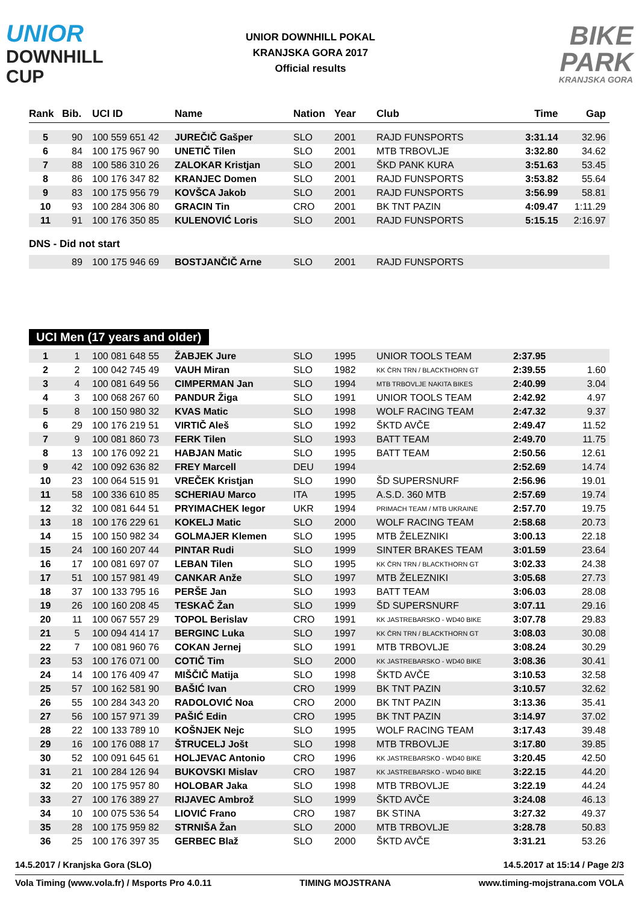UNIOR
DOWNHILL CUP
UNIOR DOWNHILL POKAL
KRANJSKA GORA 2017
Official results
BIKE
PARK
KRANJSKA GORA
| Rank | Bib. | UCI ID | Name | Nation | Year | Club | Time | Gap |
| --- | --- | --- | --- | --- | --- | --- | --- | --- |
| 5 | 90 | 100 559 651 42 | JUREČIČ Gašper | SLO | 2001 | RAJD FUNSPORTS | 3:31.14 | 32.96 |
| 6 | 84 | 100 175 967 90 | UNETIČ Tilen | SLO | 2001 | MTB TRBOVLJE | 3:32.80 | 34.62 |
| 7 | 88 | 100 586 310 26 | ZALOKAR Kristjan | SLO | 2001 | ŠKD PANK KURA | 3:51.63 | 53.45 |
| 8 | 86 | 100 176 347 82 | KRANJEC Domen | SLO | 2001 | RAJD FUNSPORTS | 3:53.82 | 55.64 |
| 9 | 83 | 100 175 956 79 | KOVŠCA Jakob | SLO | 2001 | RAJD FUNSPORTS | 3:56.99 | 58.81 |
| 10 | 93 | 100 284 306 80 | GRACIN Tin | CRO | 2001 | BK TNT PAZIN | 4:09.47 | 1:11.29 |
| 11 | 91 | 100 176 350 85 | KULENOVIĆ Loris | SLO | 2001 | RAJD FUNSPORTS | 5:15.15 | 2:16.97 |
DNS - Did not start
| | 89 | 100 175 946 69 | BOSTJANČIČ Arne | SLO | 2001 | RAJD FUNSPORTS |
UCI Men (17 years and older)
| 1 | 1 | 100 081 648 55 | ŽABJEK Jure | SLO | 1995 | UNIOR TOOLS TEAM | 2:37.95 | |
| 2 | 2 | 100 042 745 49 | VAUH Miran | SLO | 1982 | KK ČRN TRN / BLACKTHORN GT | 2:39.55 | 1.60 |
| 3 | 4 | 100 081 649 56 | CIMPERMAN Jan | SLO | 1994 | MTB TRBOVLJE NAKITA BIKES | 2:40.99 | 3.04 |
| 4 | 3 | 100 068 267 60 | PANDUR Žiga | SLO | 1991 | UNIOR TOOLS TEAM | 2:42.92 | 4.97 |
| 5 | 8 | 100 150 980 32 | KVAS Matic | SLO | 1998 | WOLF RACING TEAM | 2:47.32 | 9.37 |
| 6 | 29 | 100 176 219 51 | VIRTIČ Aleš | SLO | 1992 | ŠKTD AVČE | 2:49.47 | 11.52 |
| 7 | 9 | 100 081 860 73 | FERK Tilen | SLO | 1993 | BATT TEAM | 2:49.70 | 11.75 |
| 8 | 13 | 100 176 092 21 | HABJAN Matic | SLO | 1995 | BATT TEAM | 2:50.56 | 12.61 |
| 9 | 42 | 100 092 636 82 | FREY Marcell | DEU | 1994 | | 2:52.69 | 14.74 |
| 10 | 23 | 100 064 515 91 | VREČEK Kristjan | SLO | 1990 | ŠD SUPERSNURF | 2:56.96 | 19.01 |
| 11 | 58 | 100 336 610 85 | SCHERIAU Marco | ITA | 1995 | A.S.D. 360 MTB | 2:57.69 | 19.74 |
| 12 | 32 | 100 081 644 51 | PRYIMACHEK Iegor | UKR | 1994 | PRIMACH TEAM / MTB UKRAINE | 2:57.70 | 19.75 |
| 13 | 18 | 100 176 229 61 | KOKELJ Matic | SLO | 2000 | WOLF RACING TEAM | 2:58.68 | 20.73 |
| 14 | 15 | 100 150 982 34 | GOLMAJER Klemen | SLO | 1995 | MTB ŽELEZNIKI | 3:00.13 | 22.18 |
| 15 | 24 | 100 160 207 44 | PINTAR Rudi | SLO | 1999 | SINTER BRAKES TEAM | 3:01.59 | 23.64 |
| 16 | 17 | 100 081 697 07 | LEBAN Tilen | SLO | 1995 | KK ČRN TRN / BLACKTHORN GT | 3:02.33 | 24.38 |
| 17 | 51 | 100 157 981 49 | CANKAR Anže | SLO | 1997 | MTB ŽELEZNIKI | 3:05.68 | 27.73 |
| 18 | 37 | 100 133 795 16 | PERŠE Jan | SLO | 1993 | BATT TEAM | 3:06.03 | 28.08 |
| 19 | 26 | 100 160 208 45 | TESKAČ Žan | SLO | 1999 | ŠD SUPERSNURF | 3:07.11 | 29.16 |
| 20 | 11 | 100 067 557 29 | TOPOL Berislav | CRO | 1991 | KK JASTREBARSKO - WD40 BIKE | 3:07.78 | 29.83 |
| 21 | 5 | 100 094 414 17 | BERGINC Luka | SLO | 1997 | KK ČRN TRN / BLACKTHORN GT | 3:08.03 | 30.08 |
| 22 | 7 | 100 081 960 76 | COKAN Jernej | SLO | 1991 | MTB TRBOVLJE | 3:08.24 | 30.29 |
| 23 | 53 | 100 176 071 00 | COTIČ Tim | SLO | 2000 | KK JASTREBARSKO - WD40 BIKE | 3:08.36 | 30.41 |
| 24 | 14 | 100 176 409 47 | MIŠČIČ Matija | SLO | 1998 | ŠKTD AVČE | 3:10.53 | 32.58 |
| 25 | 57 | 100 162 581 90 | BAŠIĆ Ivan | CRO | 1999 | BK TNT PAZIN | 3:10.57 | 32.62 |
| 26 | 55 | 100 284 343 20 | RADOLOVIĆ Noa | CRO | 2000 | BK TNT PAZIN | 3:13.36 | 35.41 |
| 27 | 56 | 100 157 971 39 | PAŠIĆ Edin | CRO | 1995 | BK TNT PAZIN | 3:14.97 | 37.02 |
| 28 | 22 | 100 133 789 10 | KOŠNJEK Nejc | SLO | 1995 | WOLF RACING TEAM | 3:17.43 | 39.48 |
| 29 | 16 | 100 176 088 17 | ŠTRUCELJ Jošt | SLO | 1998 | MTB TRBOVLJE | 3:17.80 | 39.85 |
| 30 | 52 | 100 091 645 61 | HOLJEVAC Antonio | CRO | 1996 | KK JASTREBARSKO - WD40 BIKE | 3:20.45 | 42.50 |
| 31 | 21 | 100 284 126 94 | BUKOVSKI Mislav | CRO | 1987 | KK JASTREBARSKO - WD40 BIKE | 3:22.15 | 44.20 |
| 32 | 20 | 100 175 957 80 | HOLOBAR Jaka | SLO | 1998 | MTB TRBOVLJE | 3:22.19 | 44.24 |
| 33 | 27 | 100 176 389 27 | RIJAVEC Ambrož | SLO | 1999 | ŠKTD AVČE | 3:24.08 | 46.13 |
| 34 | 10 | 100 075 536 54 | LIOVIĆ Frano | CRO | 1987 | BK STINA | 3:27.32 | 49.37 |
| 35 | 28 | 100 175 959 82 | STRNIŠA Žan | SLO | 2000 | MTB TRBOVLJE | 3:28.78 | 50.83 |
| 36 | 25 | 100 176 397 35 | GERBEC Blaž | SLO | 2000 | ŠKTD AVČE | 3:31.21 | 53.26 |
14.5.2017 / Kranjska Gora (SLO) 14.5.2017 at 15:14 / Page 2/3
Vola Timing (www.vola.fr) / Msports Pro 4.0.11 TIMING MOJSTRANA www.timing-mojstrana.com VOLA